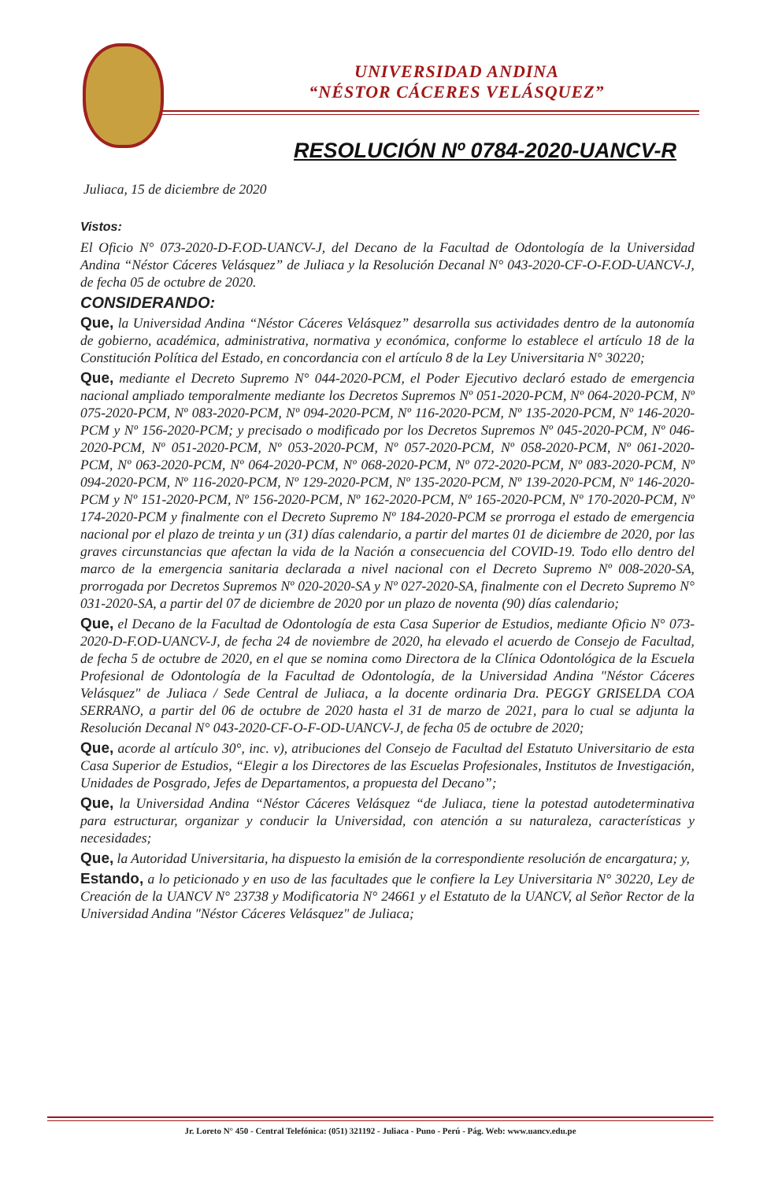UNIVERSIDAD ANDINA
“NÉSTOR CÁCERES VELÁSQUEZ”
RESOLUCIÓN Nº 0784-2020-UANCV-R
Juliaca, 15 de diciembre de 2020
Vistos:
El Oficio N° 073-2020-D-F.OD-UANCV-J, del Decano de la Facultad de Odontología de la Universidad Andina “Néstor Cáceres Velásquez” de Juliaca y la Resolución Decanal N° 043-2020-CF-O-F.OD-UANCV-J, de fecha 05 de octubre de 2020.
CONSIDERANDO:
Que, la Universidad Andina “Néstor Cáceres Velásquez” desarrolla sus actividades dentro de la autonomía de gobierno, académica, administrativa, normativa y económica, conforme lo establece el artículo 18 de la Constitución Política del Estado, en concordancia con el artículo 8 de la Ley Universitaria N° 30220;
Que, mediante el Decreto Supremo N° 044-2020-PCM, el Poder Ejecutivo declaró estado de emergencia nacional ampliado temporalmente mediante los Decretos Supremos Nº 051-2020-PCM, Nº 064-2020-PCM, Nº 075-2020-PCM, Nº 083-2020-PCM, Nº 094-2020-PCM, Nº 116-2020-PCM, Nº 135-2020-PCM, Nº 146-2020-PCM y Nº 156-2020-PCM; y precisado o modificado por los Decretos Supremos Nº 045-2020-PCM, Nº 046-2020-PCM, Nº 051-2020-PCM, Nº 053-2020-PCM, Nº 057-2020-PCM, Nº 058-2020-PCM, Nº 061-2020-PCM, Nº 063-2020-PCM, Nº 064-2020-PCM, Nº 068-2020-PCM, Nº 072-2020-PCM, Nº 083-2020-PCM, Nº 094-2020-PCM, Nº 116-2020-PCM, Nº 129-2020-PCM, Nº 135-2020-PCM, Nº 139-2020-PCM, Nº 146-2020-PCM y Nº 151-2020-PCM, Nº 156-2020-PCM, Nº 162-2020-PCM, Nº 165-2020-PCM, Nº 170-2020-PCM, Nº 174-2020-PCM y finalmente con el Decreto Supremo Nº 184-2020-PCM se prorroga el estado de emergencia nacional por el plazo de treinta y un (31) días calendario, a partir del martes 01 de diciembre de 2020, por las graves circunstancias que afectan la vida de la Nación a consecuencia del COVID-19. Todo ello dentro del marco de la emergencia sanitaria declarada a nivel nacional con el Decreto Supremo Nº 008-2020-SA, prorrogada por Decretos Supremos Nº 020-2020-SA y Nº 027-2020-SA, finalmente con el Decreto Supremo N° 031-2020-SA, a partir del 07 de diciembre de 2020 por un plazo de noventa (90) días calendario;
Que, el Decano de la Facultad de Odontología de esta Casa Superior de Estudios, mediante Oficio N° 073-2020-D-F.OD-UANCV-J, de fecha 24 de noviembre de 2020, ha elevado el acuerdo de Consejo de Facultad, de fecha 5 de octubre de 2020, en el que se nomina como Directora de la Clínica Odontológica de la Escuela Profesional de Odontología de la Facultad de Odontología, de la Universidad Andina "Néstor Cáceres Velásquez" de Juliaca / Sede Central de Juliaca, a la docente ordinaria Dra. PEGGY GRISELDA COA SERRANO, a partir del 06 de octubre de 2020 hasta el 31 de marzo de 2021, para lo cual se adjunta la Resolución Decanal N° 043-2020-CF-O-F-OD-UANCV-J, de fecha 05 de octubre de 2020;
Que, acorde al artículo 30°, inc. v), atribuciones del Consejo de Facultad del Estatuto Universitario de esta Casa Superior de Estudios, “Elegir a los Directores de las Escuelas Profesionales, Institutos de Investigación, Unidades de Posgrado, Jefes de Departamentos, a propuesta del Decano”;
Que, la Universidad Andina “Néstor Cáceres Velásquez “de Juliaca, tiene la potestad autodeterminativa para estructurar, organizar y conducir la Universidad, con atención a su naturaleza, características y necesidades;
Que, la Autoridad Universitaria, ha dispuesto la emisión de la correspondiente resolución de encargatura; y,
Estando, a lo peticionado y en uso de las facultades que le confiere la Ley Universitaria N° 30220, Ley de Creación de la UANCV N° 23738 y Modificatoria N° 24661 y el Estatuto de la UANCV, al Señor Rector de la Universidad Andina "Néstor Cáceres Velásquez" de Juliaca;
Jr. Loreto N° 450 - Central Telefónica: (051) 321192 - Juliaca - Puno - Perú - Pág. Web: www.uancv.edu.pe